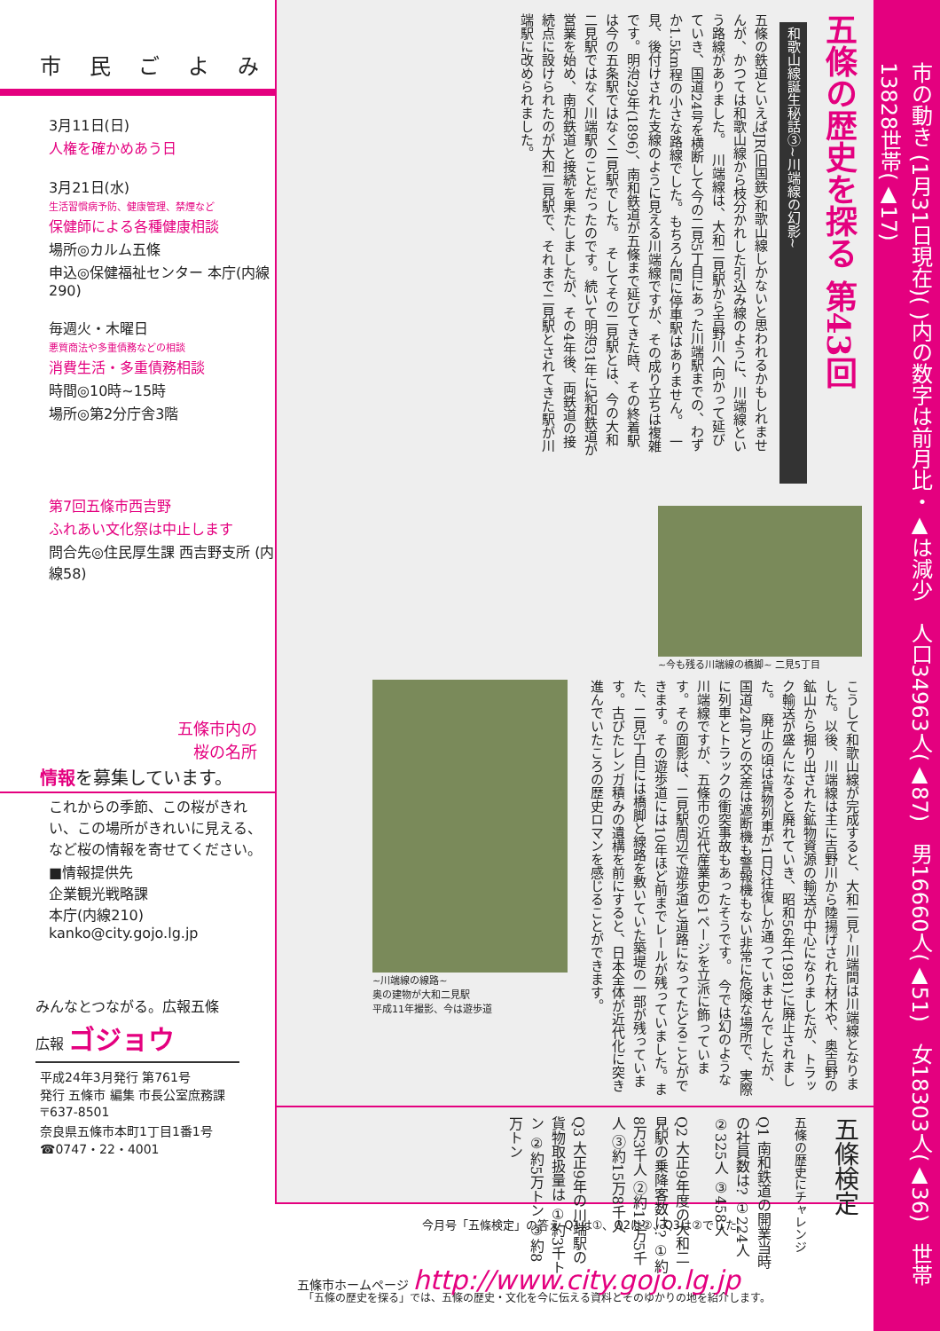市 民 ご よ み
3月11日(日)
人権を確かめあう日
3月21日(水)
生活習慣病予防、健康管理、禁煙など
保健師による各種健康相談
場所◎カルム五條
申込◎保健福祉センター 本庁(内線290)
毎週火・木曜日
悪質商法や多重債務などの相談
消費生活・多重債務相談
時間◎10時~15時
場所◎第2分庁舎3階
第7回五條市西吉野
ふれあい文化祭は中止します
問合先◎住民厚生課 西吉野支所 (内線58)
五條市内の
桜の名所
情報を募集しています。
これからの季節、この桜がきれい、この場所がきれいに見える、など桜の情報を寄せてください。
■情報提供先
企業観光戦略課
本庁(内線210)
kanko@city.gojo.lg.jp
みんなとつながる。広報五條
広報 ゴジョウ
平成24年3月発行 第761号
発行 五條市 編集 市長公室庶務課
〒637-8501
奈良県五條市本町1丁目1番1号
☎0747・22・4001
五條の歴史を探る 第43回
和歌山線誕生秘話③~川端線の幻影~
五條の鉄道といえばJR(旧国鉄)和歌山線しかないと思われるかもしれませんが、かつては和歌山線から枝分かれした引込み線のように、川端線という路線がありました。　川端線は、大和二見駅から吉野川へ向かって延びていき、国道24号を横断して今の二見5丁目にあった川端駅までの、わずか1.5km程の小さな路線でした。もちろん間に停車駅はありません。　一見、後付けされた支線のように見える川端線ですが、その成り立ちは複雑です。明治29年(1896)、南和鉄道が五條まで延びてきた時、その終着駅は今の五条駅ではなく二見駅でした。　そしてその二見駅とは、今の大和二見駅ではなく川端駅のことだったのです。続いて明治31年に紀和鉄道が営業を始め、南和鉄道と接続を果たしましたが、その4年後、両鉄道の接続点に設けられたのが大和二見駅で、それまで二見駅とされてきた駅が川端駅に改められました。
~今も残る川端線の橋脚~ 二見5丁目
こうして和歌山線が完成すると、大和二見~川端間は川端線となりました。以後、川端線は主に吉野川から陸揚げされた材木や、奥吉野の鉱山から掘り出された鉱物資源の輸送が中心になりましたが、トラック輸送が盛んになると廃れていき、昭和56年(1981)に廃止されました。　廃止の頃は貨物列車が1日2往復しか通っていませんでしたが、国道24号との交差は遮断機も警報機もない非常に危険な場所で、実際に列車とトラックの衝突事故もあったそうです。　今では幻のような川端線ですが、五條市の近代産業史の1ページを立派に飾っています。その面影は、二見駅周辺で遊歩道と道路になってたどることができます。その遊歩道には10年ほど前までレールが残っていました。また、二見5丁目には橋脚と線路を敷いていた築堤の一部が残っています。古びたレンガ積みの遺構を前にすると、日本全体が近代化に突き進んでいたころの歴史ロマンを感じることができます。
~川端線の線路~
奥の建物が大和二見駅
平成11年撮影、今は遊歩道
五條検定
五條の歴史にチャレンジ
Q1 南和鉄道の開業当時の社員数は? ①224人 ②325人 ③458人
Q2 大正9年度の大和二見駅の乗降客数は? ①約8万3千人 ②約12万5千人 ③約15万8千人
Q3 大正9年の川端駅の貨物取扱量は ①約3千トン ②約5万トン ③約8万トン
「五條の歴史を探る」では、五條の歴史・文化を今に伝える資料とそのゆかりの地を紹介します。
今月号「五條検定」の答え Q1は①、Q2は②、Q3は②でした。
五條市ホームページ http://www.city.gojo.lg.jp
市の動き (1月31日現在)( )内の数字は前月比・▲は減少　人口34963人(▲87)　男16660人(▲51)　女18303人(▲36)　世帯13828世帯(▲17)